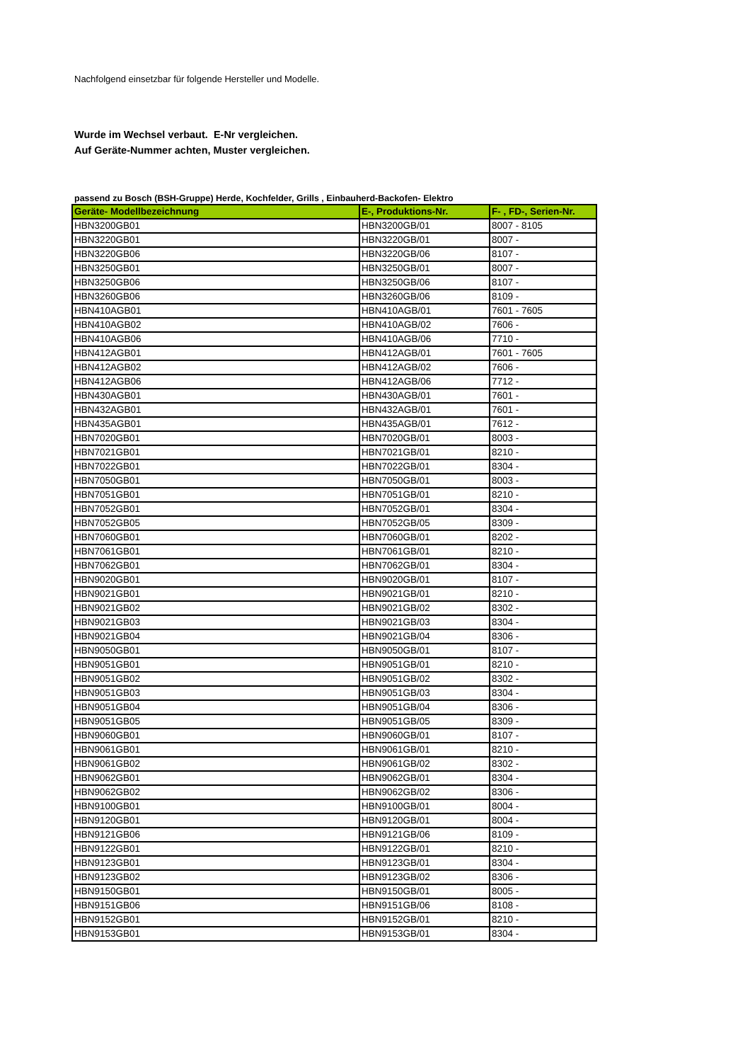Nachfolgend einsetzbar für folgende Hersteller und Modelle.
Wurde im Wechsel verbaut. E-Nr vergleichen.
Auf Geräte-Nummer achten, Muster vergleichen.
passend zu Bosch (BSH-Gruppe) Herde, Kochfelder, Grills , Einbauherd-Backofen- Elektro
| Geräte- Modellbezeichnung | E-, Produktions-Nr. | F- , FD-, Serien-Nr. |
| --- | --- | --- |
| HBN3200GB01 | HBN3200GB/01 | 8007 - 8105 |
| HBN3220GB01 | HBN3220GB/01 | 8007 - |
| HBN3220GB06 | HBN3220GB/06 | 8107 - |
| HBN3250GB01 | HBN3250GB/01 | 8007 - |
| HBN3250GB06 | HBN3250GB/06 | 8107 - |
| HBN3260GB06 | HBN3260GB/06 | 8109 - |
| HBN410AGB01 | HBN410AGB/01 | 7601 - 7605 |
| HBN410AGB02 | HBN410AGB/02 | 7606 - |
| HBN410AGB06 | HBN410AGB/06 | 7710 - |
| HBN412AGB01 | HBN412AGB/01 | 7601 - 7605 |
| HBN412AGB02 | HBN412AGB/02 | 7606 - |
| HBN412AGB06 | HBN412AGB/06 | 7712 - |
| HBN430AGB01 | HBN430AGB/01 | 7601 - |
| HBN432AGB01 | HBN432AGB/01 | 7601 - |
| HBN435AGB01 | HBN435AGB/01 | 7612 - |
| HBN7020GB01 | HBN7020GB/01 | 8003 - |
| HBN7021GB01 | HBN7021GB/01 | 8210 - |
| HBN7022GB01 | HBN7022GB/01 | 8304 - |
| HBN7050GB01 | HBN7050GB/01 | 8003 - |
| HBN7051GB01 | HBN7051GB/01 | 8210 - |
| HBN7052GB01 | HBN7052GB/01 | 8304 - |
| HBN7052GB05 | HBN7052GB/05 | 8309 - |
| HBN7060GB01 | HBN7060GB/01 | 8202 - |
| HBN7061GB01 | HBN7061GB/01 | 8210 - |
| HBN7062GB01 | HBN7062GB/01 | 8304 - |
| HBN9020GB01 | HBN9020GB/01 | 8107 - |
| HBN9021GB01 | HBN9021GB/01 | 8210 - |
| HBN9021GB02 | HBN9021GB/02 | 8302 - |
| HBN9021GB03 | HBN9021GB/03 | 8304 - |
| HBN9021GB04 | HBN9021GB/04 | 8306 - |
| HBN9050GB01 | HBN9050GB/01 | 8107 - |
| HBN9051GB01 | HBN9051GB/01 | 8210 - |
| HBN9051GB02 | HBN9051GB/02 | 8302 - |
| HBN9051GB03 | HBN9051GB/03 | 8304 - |
| HBN9051GB04 | HBN9051GB/04 | 8306 - |
| HBN9051GB05 | HBN9051GB/05 | 8309 - |
| HBN9060GB01 | HBN9060GB/01 | 8107 - |
| HBN9061GB01 | HBN9061GB/01 | 8210 - |
| HBN9061GB02 | HBN9061GB/02 | 8302 - |
| HBN9062GB01 | HBN9062GB/01 | 8304 - |
| HBN9062GB02 | HBN9062GB/02 | 8306 - |
| HBN9100GB01 | HBN9100GB/01 | 8004 - |
| HBN9120GB01 | HBN9120GB/01 | 8004 - |
| HBN9121GB06 | HBN9121GB/06 | 8109 - |
| HBN9122GB01 | HBN9122GB/01 | 8210 - |
| HBN9123GB01 | HBN9123GB/01 | 8304 - |
| HBN9123GB02 | HBN9123GB/02 | 8306 - |
| HBN9150GB01 | HBN9150GB/01 | 8005 - |
| HBN9151GB06 | HBN9151GB/06 | 8108 - |
| HBN9152GB01 | HBN9152GB/01 | 8210 - |
| HBN9153GB01 | HBN9153GB/01 | 8304 - |